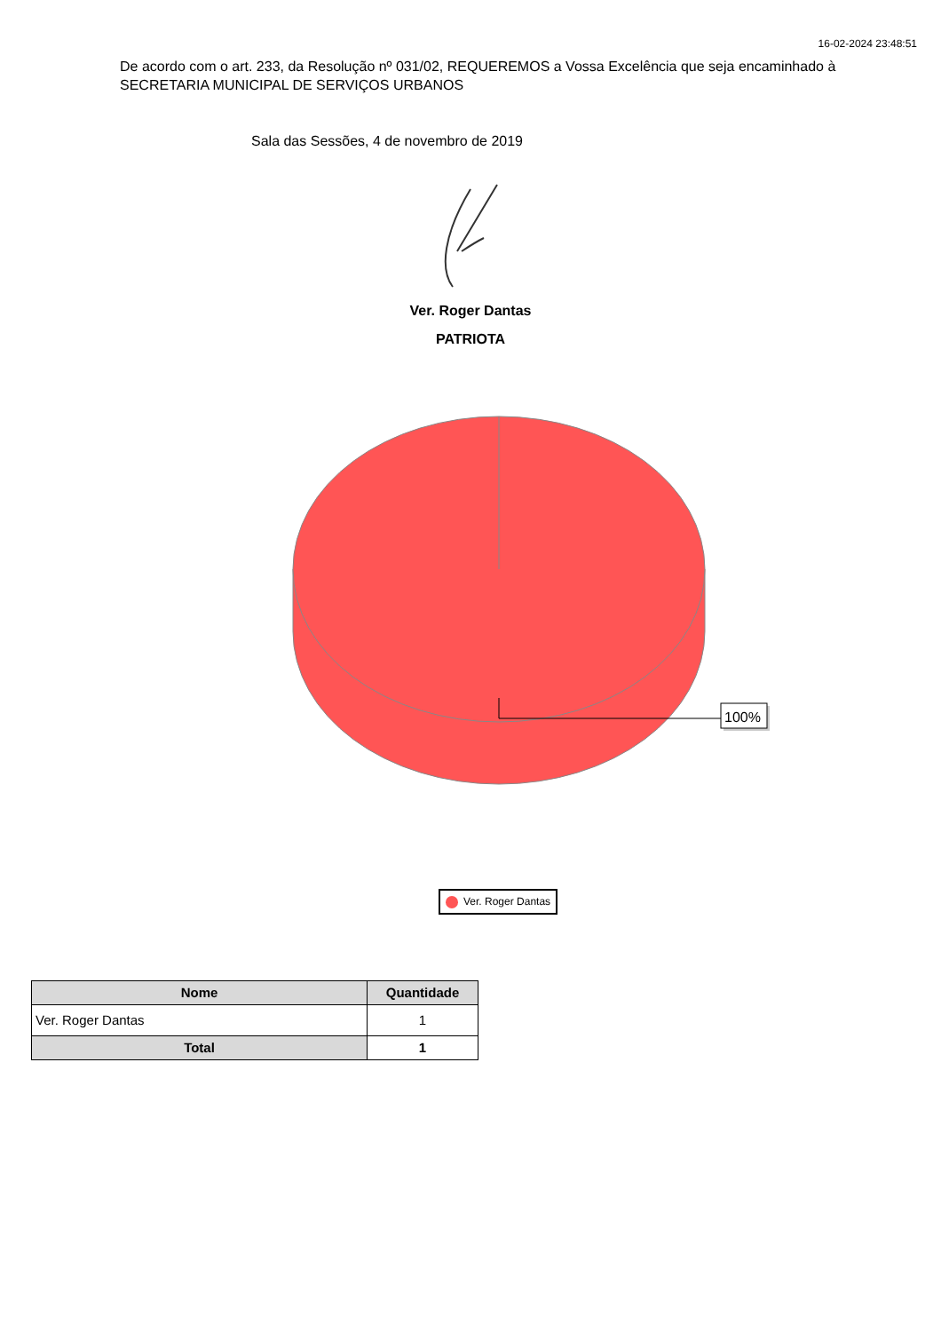16-02-2024 23:48:51
De acordo com o art. 233, da Resolução nº 031/02, REQUEREMOS a Vossa Excelência que seja encaminhado à SECRETARIA MUNICIPAL DE SERVIÇOS URBANOS
Sala das Sessões, 4 de novembro de 2019
Ver. Roger Dantas
PATRIOTA
100%
Ver. Roger Dantas
| Nome | Quantidade |
| --- | --- |
| Ver. Roger Dantas | 1 |
| Total | 1 |